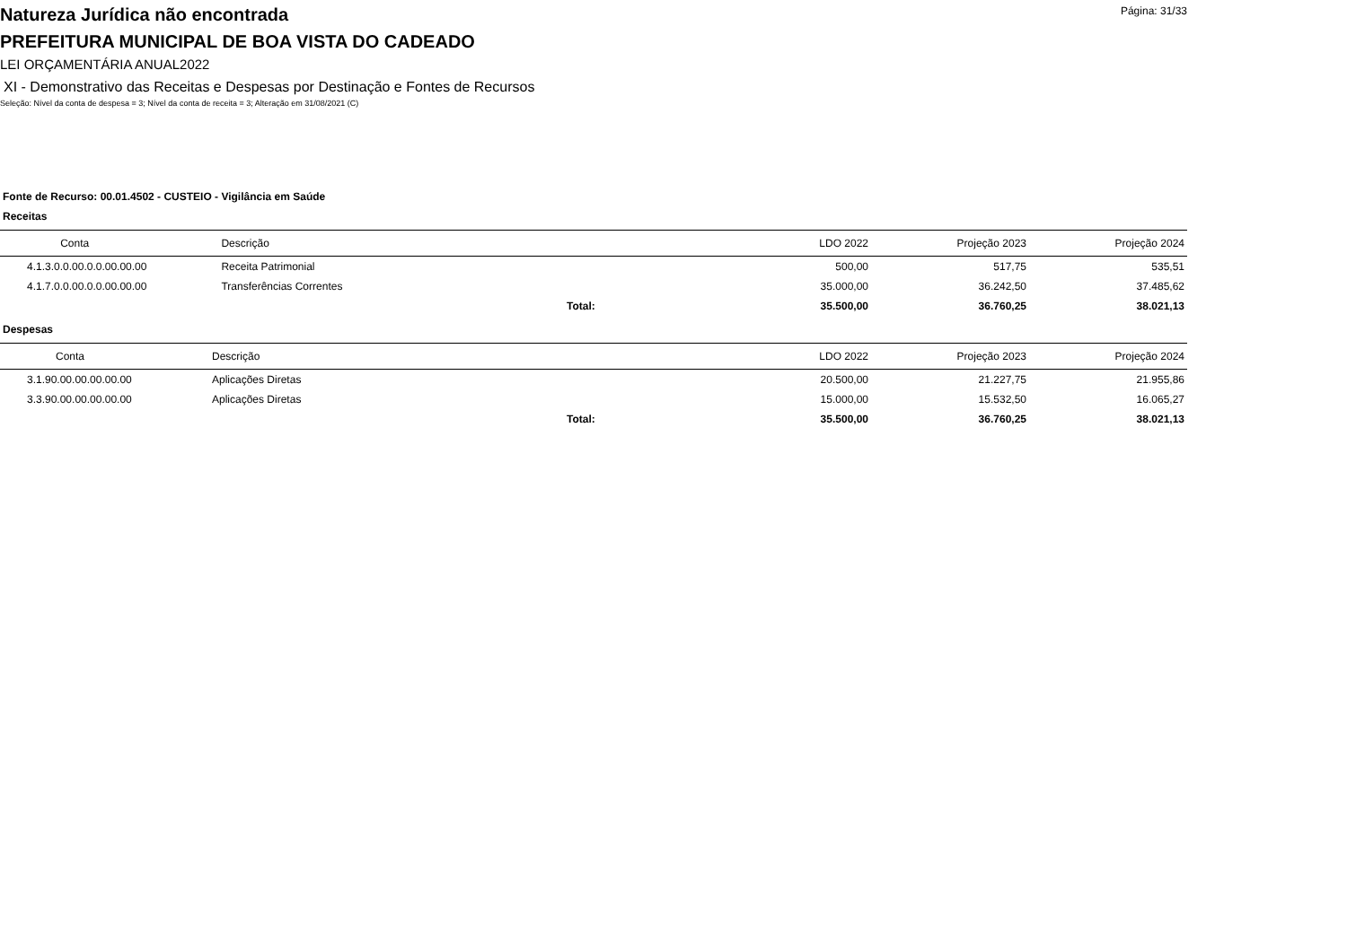Página: 31/33
Natureza Jurídica não encontrada
PREFEITURA MUNICIPAL DE BOA VISTA DO CADEADO
LEI ORÇAMENTÁRIA ANUAL2022
XI - Demonstrativo das Receitas e Despesas por Destinação e Fontes de Recursos
Seleção: Nível da conta de despesa = 3; Nível da conta de receita = 3; Alteração em 31/08/2021 (C)
Fonte de Recurso: 00.01.4502 - CUSTEIO - Vigilância em Saúde
Receitas
| Conta | Descrição | | LDO 2022 | Projeção 2023 | Projeção 2024 |
| --- | --- | --- | --- | --- | --- |
| 4.1.3.0.0.00.0.0.00.00.00 | Receita Patrimonial | | 500,00 | 517,75 | 535,51 |
| 4.1.7.0.0.00.0.0.00.00.00 | Transferências Correntes | | 35.000,00 | 36.242,50 | 37.485,62 |
| | | Total: | 35.500,00 | 36.760,25 | 38.021,13 |
Despesas
| Conta | Descrição | | LDO 2022 | Projeção 2023 | Projeção 2024 |
| --- | --- | --- | --- | --- | --- |
| 3.1.90.00.00.00.00.00 | Aplicações Diretas | | 20.500,00 | 21.227,75 | 21.955,86 |
| 3.3.90.00.00.00.00.00 | Aplicações Diretas | | 15.000,00 | 15.532,50 | 16.065,27 |
| | | Total: | 35.500,00 | 36.760,25 | 38.021,13 |